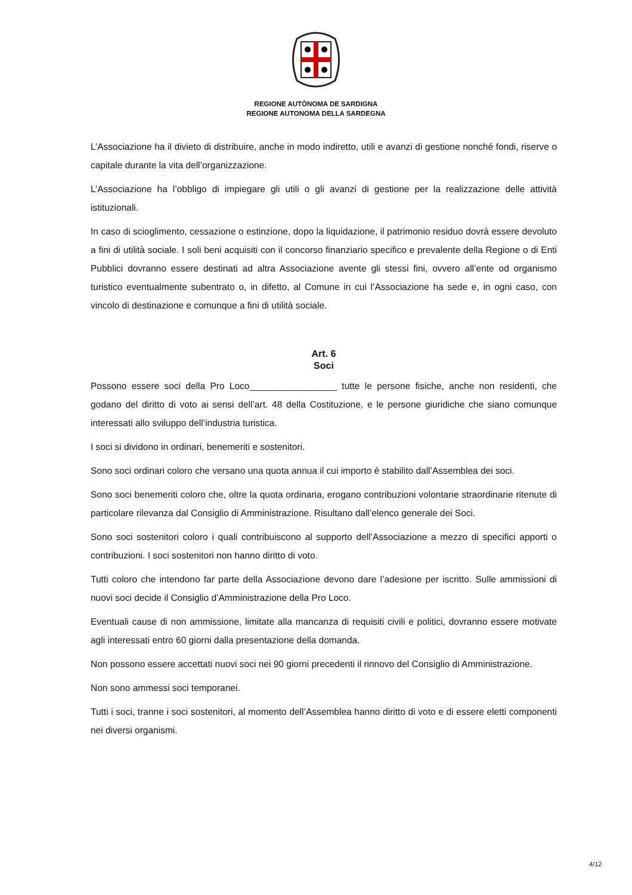REGIONE AUTÒNOMA DE SARDIGNA
REGIONE AUTONOMA DELLA SARDEGNA
L’Associazione ha il divieto di distribuire, anche in modo indiretto, utili e avanzi di gestione nonché fondi, riserve o capitale durante la vita dell’organizzazione.
L’Associazione ha l’obbligo di impiegare gli utili o gli avanzi di gestione per la realizzazione delle attività istituzionali.
In caso di scioglimento, cessazione o estinzione, dopo la liquidazione, il patrimonio residuo dovrà essere devoluto a fini di utilità sociale. I soli beni acquisiti con il concorso finanziario specifico e prevalente della Regione o di Enti Pubblici dovranno essere destinati ad altra Associazione avente gli stessi fini, ovvero all’ente od organismo turistico eventualmente subentrato o, in difetto, al Comune in cui l’Associazione ha sede e, in ogni caso, con vincolo di destinazione e comunque a fini di utilità sociale.
Art. 6
Soci
Possono essere soci della Pro Loco_________________ tutte le persone fisiche, anche non residenti, che godano del diritto di voto ai sensi dell’art. 48 della Costituzione, e le persone giuridiche che siano comunque interessati allo sviluppo dell’industria turistica.
I soci si dividono in ordinari, benemeriti e sostenitori.
Sono soci ordinari coloro che versano una quota annua il cui importo è stabilito dall’Assemblea dei soci.
Sono soci benemeriti coloro che, oltre la quota ordinaria, erogano contribuzioni volontarie straordinarie ritenute di particolare rilevanza dal Consiglio di Amministrazione. Risultano dall’elenco generale dei Soci.
Sono soci sostenitori coloro i quali contribuiscono al supporto dell’Associazione a mezzo di specifici apporti o contribuzioni. I soci sostenitori non hanno diritto di voto.
Tutti coloro che intendono far parte della Associazione devono dare l’adesione per iscritto. Sulle ammissioni di nuovi soci decide il Consiglio d’Amministrazione della Pro Loco.
Eventuali cause di non ammissione, limitate alla mancanza di requisiti civili e politici, dovranno essere motivate agli interessati entro 60 giorni dalla presentazione della domanda.
Non possono essere accettati nuovi soci nei 90 giorni precedenti il rinnovo del Consiglio di Amministrazione.
Non sono ammessi soci temporanei.
Tutti i soci, tranne i soci sostenitori, al momento dell’Assemblea hanno diritto di voto e di essere eletti componenti nei diversi organismi.
4/12